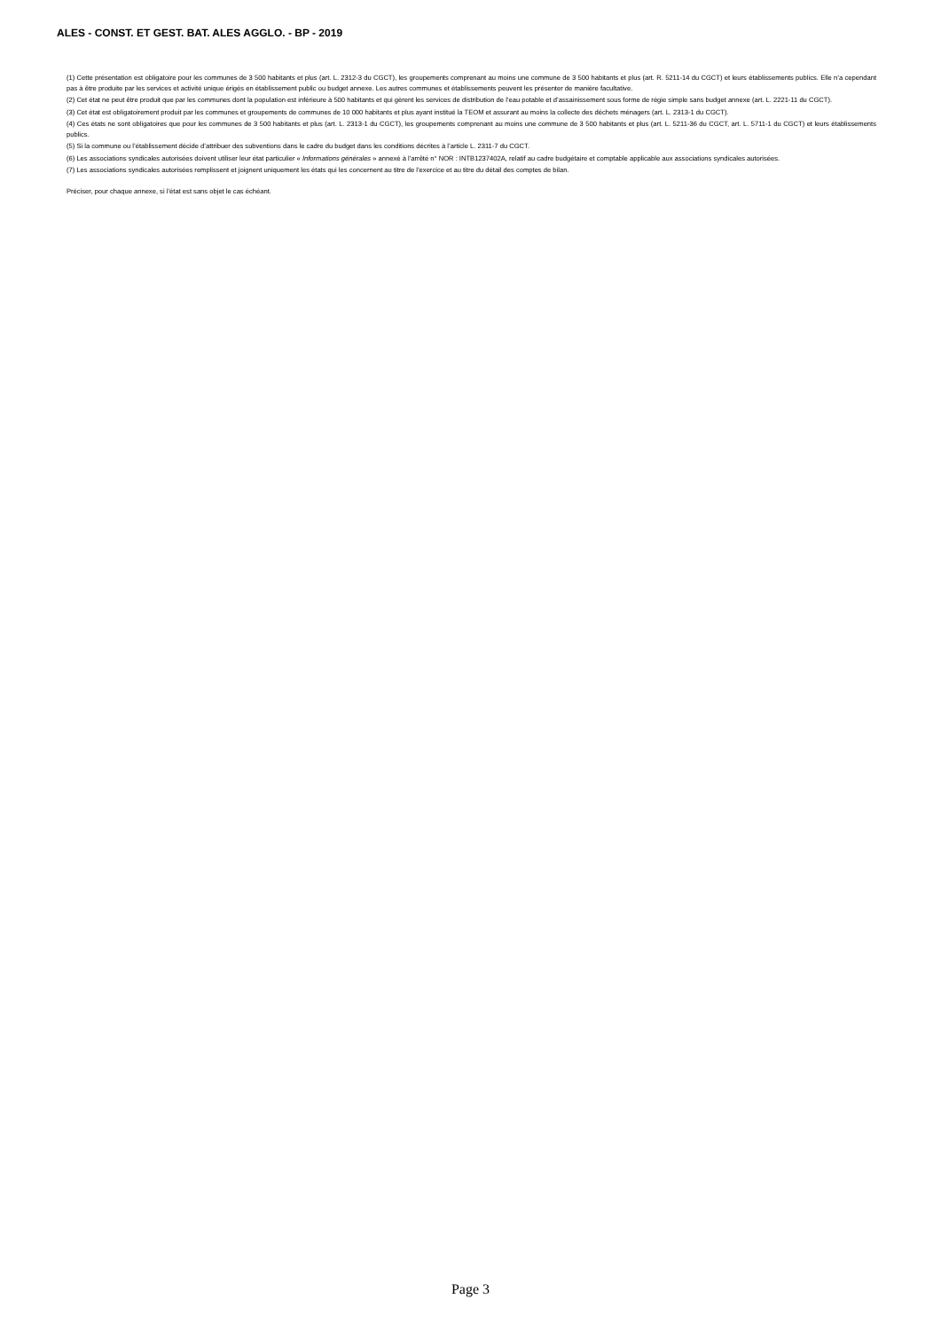ALES - CONST. ET GEST. BAT. ALES AGGLO. - BP - 2019
(1) Cette présentation est obligatoire pour les communes de 3 500 habitants et plus (art. L. 2312-3 du CGCT), les groupements comprenant au moins une commune de 3 500 habitants et plus (art. R. 5211-14 du CGCT) et leurs établissements publics. Elle n’a cependant pas à être produite par les services et activité unique érigés en établissement public ou budget annexe. Les autres communes et établissements peuvent les présenter de manière facultative.
(2) Cet état ne peut être produit que par les communes dont la population est inférieure à 500 habitants et qui gèrent les services de distribution de l’eau potable et d’assainissement sous forme de régie simple sans budget annexe (art. L. 2221-11 du CGCT).
(3) Cet état est obligatoirement produit par les communes et groupements de communes de 10 000 habitants et plus ayant institué la TEOM et assurant au moins la collecte des déchets ménagers (art. L. 2313-1 du CGCT).
(4) Ces états ne sont obligatoires que pour les communes de 3 500 habitants et plus (art. L. 2313-1 du CGCT), les groupements comprenant au moins une commune de 3 500 habitants et plus (art. L. 5211-36 du CGCT, art. L. 5711-1 du CGCT) et leurs établissements publics.
(5) Si la commune ou l’établissement décide d’attribuer des subventions dans le cadre du budget dans les conditions décrites à l’article L. 2311-7 du CGCT.
(6) Les associations syndicales autorisées doivent utiliser leur état particulier « Informations générales » annexé à l’arrêté n° NOR : INTB1237402A, relatif au cadre budgétaire et comptable applicable aux associations syndicales autorisées.
(7) Les associations syndicales autorisées remplissent et joignent uniquement les états qui les concernent au titre de l’exercice et au titre du détail des comptes de bilan.
Préciser, pour chaque annexe, si l’état est sans objet le cas échéant.
Page 3